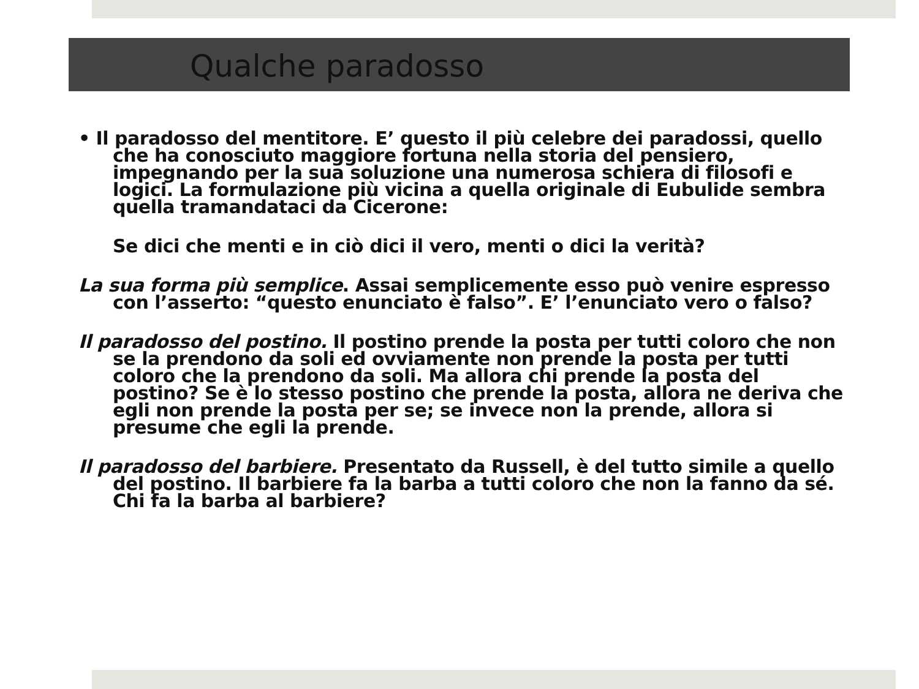Qualche paradosso
• Il paradosso del mentitore. E’ questo il più celebre dei paradossi, quello che ha conosciuto maggiore fortuna nella storia del pensiero, impegnando per la sua soluzione una numerosa schiera di filosofi e logici. La formulazione più vicina a quella originale di Eubulide sembra quella tramandataci da Cicerone:
Se dici che menti e in ciò dici il vero, menti o dici la verità?
La sua forma più semplice. Assai semplicemente esso può venire espresso con l’asserto: “questo enunciato è falso”. E’ l’enunciato vero o falso?
Il paradosso del postino. Il postino prende la posta per tutti coloro che non se la prendono da soli ed ovviamente non prende la posta per tutti coloro che la prendono da soli. Ma allora chi prende la posta del postino? Se è lo stesso postino che prende la posta, allora ne deriva che egli non prende la posta per se; se invece non la prende, allora si presume che egli la prende.
Il paradosso del barbiere. Presentato da Russell, è del tutto simile a quello del postino. Il barbiere fa la barba a tutti coloro che non la fanno da sé. Chi fa la barba al barbiere?